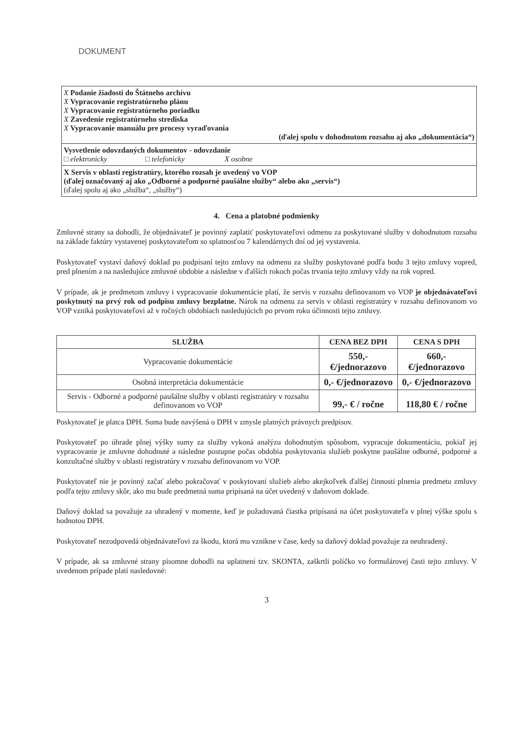DOKUMENT
X Podanie žiadosti do Štátneho archívu
X Vypracovanie registratúrneho plánu
X Vypracovanie registratúrneho poriadku
X Zavedenie registratúrneho strediska
X Vypracovanie manuálu pre procesy vyraďovania
(ďalej spolu v dohodnutom rozsahu aj ako „dokumentácia“)
Vysvetlenie odovzdaných dokumentov - odovzdanie
□ elektronicky □ telefonicky X osobne
X Servis v oblasti registratúry, ktorého rozsah je uvedený vo VOP
(ďalej označovaný aj ako „Odborné a podporné paušálne služby“ alebo ako „servis“)
(ďalej spolu aj ako „služba“, „služby“)
4. Cena a platobné podmienky
Zmluvné strany sa dohodli, že objednávateľ je povinný zaplatiť poskytovateľovi odmenu za poskytované služby v dohodnutom rozsahu na základe faktúry vystavenej poskytovateľom so splatnosťou 7 kalendárnych dní od jej vystavenia.
Poskytovateľ vystaví daňový doklad po podpísaní tejto zmluvy na odmenu za služby poskytované podľa bodu 3 tejto zmluvy vopred, pred plnením a na nasledujúce zmluvné obdobie a následne v ďalších rokoch počas trvania tejto zmluvy vždy na rok vopred.
V prípade, ak je predmetom zmluvy i vypracovanie dokumentácie platí, že servis v rozsahu definovanom vo VOP je objednávateľovi poskytnutý na prvý rok od podpisu zmluvy bezplatne. Nárok na odmenu za servis v oblasti registratúry v rozsahu definovanom vo VOP vzniká poskytovateľovi až v ročných obdobiach nasledujúcich po prvom roku účinnosti tejto zmluvy.
| SLUŽBA | CENA BEZ DPH | CENA S DPH |
| --- | --- | --- |
| Vypracovanie dokumentácie | 550,- €/jednorazovo | 660,- €/jednorazovo |
| Osobná interpretácia dokumentácie | 0,- €/jednorazovo | 0,- €/jednorazovo |
| Servis - Odborné a podporné paušálne služby v oblasti registratúry v rozsahu definovanom vo VOP | 99,- € / ročne | 118,80 € / ročne |
Poskytovateľ je platca DPH. Suma bude navýšená o DPH v zmysle platných právnych predpisov.
Poskytovateľ po úhrade plnej výšky sumy za služby vykoná analýzu dohodnutým spôsobom, vypracuje dokumentáciu, pokiaľ jej vypracovanie je zmluvne dohodnuté a následne postupne počas obdobia poskytovania služieb poskytne paušálne odborné, podporné a konzultačné služby v oblasti registratúry v rozsahu definovanom vo VOP.
Poskytovateľ nie je povinný začať alebo pokračovať v poskytovaní služieb alebo akejkoľvek ďalšej činnosti plnenia predmetu zmluvy podľa tejto zmluvy skôr, ako mu bude predmetná suma pripísaná na účet uvedený v daňovom doklade.
Daňový doklad sa považuje za uhradený v momente, keď je požadovaná čiastka pripísaná na účet poskytovateľa v plnej výške spolu s hodnotou DPH.
Poskytovateľ nezodpovedá objednávateľovi za škodu, ktorá mu vznikne v čase, kedy sa daňový doklad považuje za neuhradený.
V prípade, ak sa zmluvné strany písomne dohodli na uplatnení tzv. SKONTA, zaškrtli políčko vo formulárovej časti tejto zmluvy. V uvedenom prípade platí nasledovné:
3